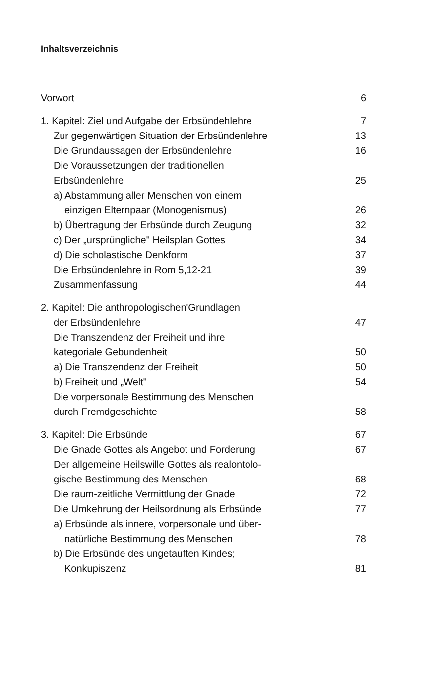Inhaltsverzeichnis
Vorwort 6
1. Kapitel: Ziel und Aufgabe der Erbsündehlehre 7
Zur gegenwärtigen Situation der Erbsündenlehre 13
Die Grundaussagen der Erbsündenlehre 16
Die Voraussetzungen der traditionellen
Erbsündenlehre 25
a) Abstammung aller Menschen von einem
einzigen Elternpaar (Monogenismus) 26
b) Übertragung der Erbsünde durch Zeugung 32
c) Der „ursprüngliche" Heilsplan Gottes 34
d) Die scholastische Denkform 37
Die Erbsündenlehre in Rom 5,12-21 39
Zusammenfassung 44
2. Kapitel: Die anthropologischen'Grundlagen
der Erbsündenlehre 47
Die Transzendenz der Freiheit und ihre
kategoriale Gebundenheit 50
a) Die Transzendenz der Freiheit 50
b) Freiheit und „Welt" 54
Die vorpersonale Bestimmung des Menschen
durch Fremdgeschichte 58
3. Kapitel: Die Erbsünde 67
Die Gnade Gottes als Angebot und Forderung 67
Der allgemeine Heilswille Gottes als realontolo-
gische Bestimmung des Menschen 68
Die raum-zeitliche Vermittlung der Gnade 72
Die Umkehrung der Heilsordnung als Erbsünde 77
a) Erbsünde als innere, vorpersonale und über-
natürliche Bestimmung des Menschen 78
b) Die Erbsünde des ungetauften Kindes;
Konkupiszenz 81